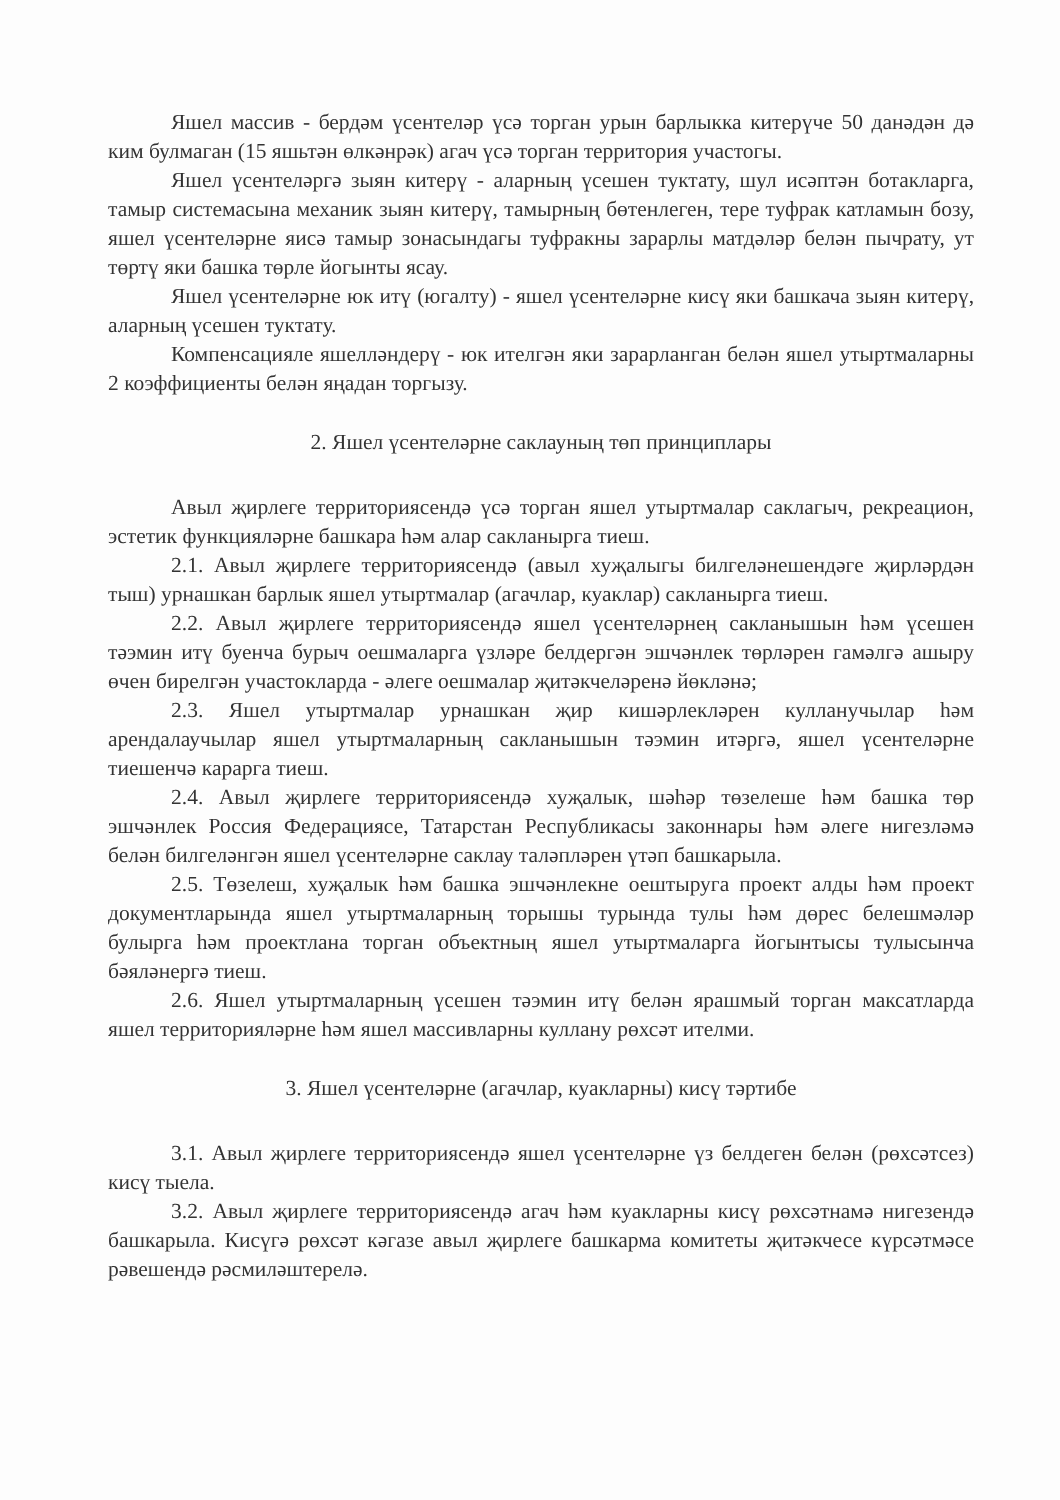Яшел массив - бердәм үсентеләр үсә торган урын барлыкка китерүче 50 данәдән дә ким булмаган (15 яшьтән өлкәнрәк) агач үсә торган территория участогы.
Яшел үсентеләргә зыян китерү - аларның үсешен туктату, шул исәптән ботакларга, тамыр системасына механик зыян китерү, тамырның бөтенлеген, тере туфрак катламын бозу, яшел үсентеләрне яисә тамыр зонасындагы туфракны зарарлы матдәләр белән пычрату, ут төртү яки башка төрле йогынты ясау.
Яшел үсентеләрне юк итү (югалту) - яшел үсентеләрне кисү яки башкача зыян китерү, аларның үсешен туктату.
Компенсацияле яшелләндерү - юк ителгән яки зарарланган белән яшел утыртмаларны 2 коэффициенты белән яңадан торгызу.
2. Яшел үсентеләрне саклауның төп принциплары
Авыл җирлеге территориясендә үсә торган яшел утыртмалар саклагыч, рекреацион, эстетик функцияләрне башкара һәм алар сакланырга тиеш.
2.1. Авыл җирлеге территориясендә (авыл хуҗалыгы билгеләнешендәге җирләрдән тыш) урнашкан барлык яшел утыртмалар (агачлар, куаклар) сакланырга тиеш.
2.2. Авыл җирлеге территориясендә яшел үсентеләрнең сакланышын һәм үсешен тәэмин итү буенча бурыч оешмаларга үзләре белдергән эшчәнлек төрләрен гамәлгә ашыру өчен бирелгән участокларда - әлеге оешмалар җитәкчеләренә йөкләнә;
2.3. Яшел утыртмалар урнашкан җир кишәрлекләрен кулланучылар һәм арендалаучылар яшел утыртмаларның сакланышын тәэмин итәргә, яшел үсентеләрне тиешенчә карарга тиеш.
2.4. Авыл җирлеге территориясендә хуҗалык, шәһәр төзелеше һәм башка төр эшчәнлек Россия Федерациясе, Татарстан Республикасы законнары һәм әлеге нигезләмә белән билгеләнгән яшел үсентеләрне саклау таләпләрен үтәп башкарыла.
2.5. Төзелеш, хуҗалык һәм башка эшчәнлекне оештыруга проект алды һәм проект документларында яшел утыртмаларның торышы турында тулы һәм дөрес белешмәләр булырга һәм проектлана торган объектның яшел утыртмаларга йогынтысы тулысынча бәяләнергә тиеш.
2.6. Яшел утыртмаларның үсешен тәэмин итү белән ярашмый торган максатларда яшел территорияләрне һәм яшел массивларны куллану рөхсәт ителми.
3. Яшел үсентеләрне (агачлар, куакларны) кисү тәртибе
3.1. Авыл җирлеге территориясендә яшел үсентеләрне үз белдеген белән (рөхсәтсез) кисү тыела.
3.2. Авыл җирлеге территориясендә агач һәм куакларны кисү рөхсәтнамә нигезендә башкарыла. Кисүгә рөхсәт кәгазе авыл җирлеге башкарма комитеты җитәкчесе күрсәтмәсе рәвешендә рәсмиләштерелә.